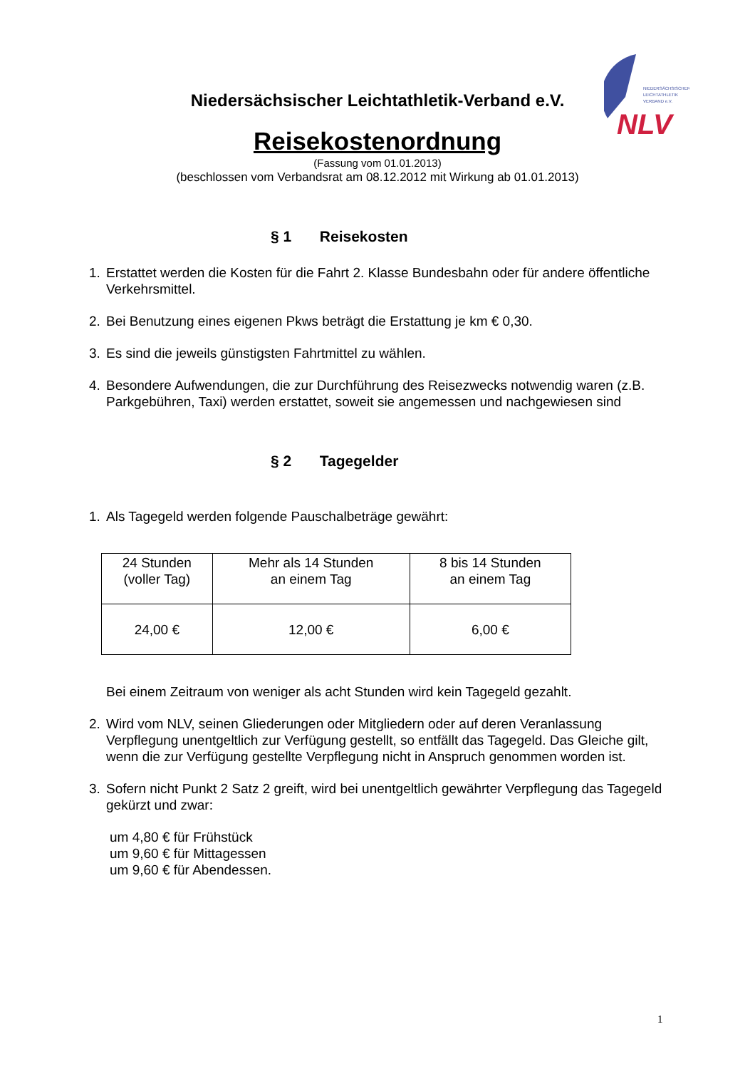NIEDERSÄCHSISCHER
LEICHTATHLETIK
VERBAND e.V.
NLV
Niedersächsischer Leichtathletik-Verband e.V.
Reisekostenordnung
(Fassung vom 01.01.2013)
(beschlossen vom Verbandsrat am 08.12.2012 mit Wirkung ab 01.01.2013)
§ 1 Reisekosten
1. Erstattet werden die Kosten für die Fahrt 2. Klasse Bundesbahn oder für andere öffentliche Verkehrsmittel.
2. Bei Benutzung eines eigenen Pkws beträgt die Erstattung je km € 0,30.
3. Es sind die jeweils günstigsten Fahrtmittel zu wählen.
4. Besondere Aufwendungen, die zur Durchführung des Reisezwecks notwendig waren (z.B. Parkgebühren, Taxi) werden erstattet, soweit sie angemessen und nachgewiesen sind
§ 2 Tagegelder
1. Als Tagegeld werden folgende Pauschalbeträge gewährt:
| 24 Stunden (voller Tag) | Mehr als 14 Stunden an einem Tag | 8 bis 14 Stunden an einem Tag |
| 24,00 € | 12,00 € | 6,00 € |
Bei einem Zeitraum von weniger als acht Stunden wird kein Tagegeld gezahlt.
2. Wird vom NLV, seinen Gliederungen oder Mitgliedern oder auf deren Veranlassung Verpflegung unentgeltlich zur Verfügung gestellt, so entfällt das Tagegeld. Das Gleiche gilt, wenn die zur Verfügung gestellte Verpflegung nicht in Anspruch genommen worden ist.
3. Sofern nicht Punkt 2 Satz 2 greift, wird bei unentgeltlich gewährter Verpflegung das Tagegeld gekürzt und zwar:
um 4,80 € für Frühstück
um 9,60 € für Mittagessen
um 9,60 € für Abendessen.
1